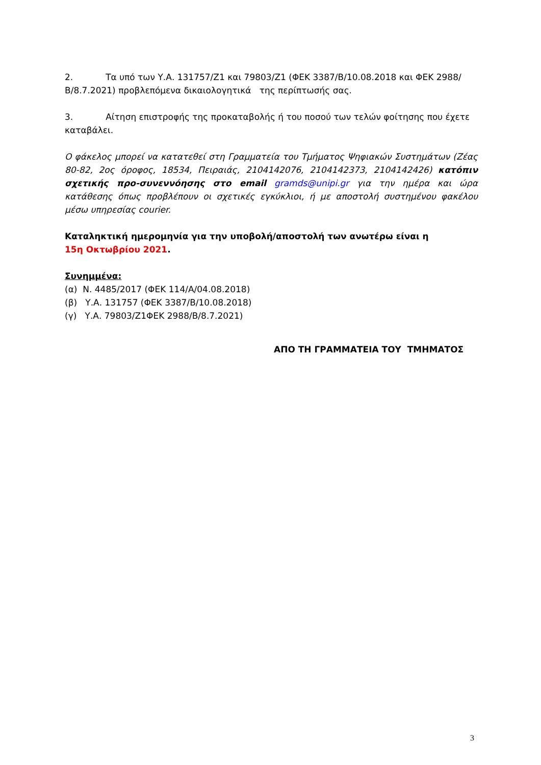2. Τα υπό των Υ.Α. 131757/Ζ1 και 79803/Ζ1 (ΦΕΚ 3387/Β/10.08.2018 και ΦΕΚ 2988/Β/8.7.2021) προβλεπόμενα δικαιολογητικά της περίπτωσής σας.
3. Αίτηση επιστροφής της προκαταβολής ή του ποσού των τελών φοίτησης που έχετε καταβάλει.
Ο φάκελος μπορεί να κατατεθεί στη Γραμματεία του Τμήματος Ψηφιακών Συστημάτων (Ζέας 80-82, 2ος όροφος, 18534, Πειραιάς, 2104142076, 2104142373, 2104142426) κατόπιν σχετικής προ-συνεννόησης στο email gramds@unipi.gr για την ημέρα και ώρα κατάθεσης όπως προβλέπουν οι σχετικές εγκύκλιοι, ή με αποστολή συστημένου φακέλου μέσω υπηρεσίας courier.
Καταληκτική ημερομηνία για την υποβολή/αποστολή των ανωτέρω είναι η
15η Οκτωβρίου 2021.
Συνημμένα:
(α) Ν. 4485/2017 (ΦΕΚ 114/Α/04.08.2018)
(β) Υ.Α. 131757 (ΦΕΚ 3387/Β/10.08.2018)
(γ) Υ.Α. 79803/Ζ1ΦΕΚ 2988/Β/8.7.2021)
ΑΠΟ ΤΗ ΓΡΑΜΜΑΤΕΙΑ ΤΟΥ ΤΜΗΜΑΤΟΣ
3